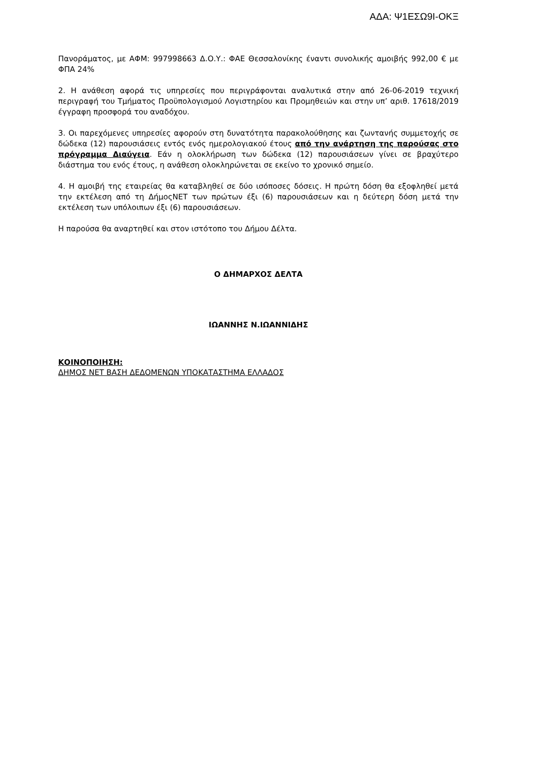ΑΔΑ: Ψ1ΕΣΩ9Ι-ΟΚΞ
Πανοράματος, με ΑΦΜ: 997998663 Δ.Ο.Υ.: ΦΑΕ Θεσσαλονίκης έναντι συνολικής αμοιβής 992,00 € με ΦΠΑ 24%
2. Η ανάθεση αφορά τις υπηρεσίες που περιγράφονται αναλυτικά στην από 26-06-2019 τεχνική περιγραφή του Τμήματος Προϋπολογισμού Λογιστηρίου και Προμηθειών και στην υπ’ αριθ. 17618/2019 έγγραφη προσφορά του αναδόχου.
3. Οι παρεχόμενες υπηρεσίες αφορούν στη δυνατότητα παρακολούθησης και ζωντανής συμμετοχής σε δώδεκα (12) παρουσιάσεις εντός ενός ημερολογιακού έτους από την ανάρτηση της παρούσας στο πρόγραμμα Διαύγεια. Εάν η ολοκλήρωση των δώδεκα (12) παρουσιάσεων γίνει σε βραχύτερο διάστημα του ενός έτους, η ανάθεση ολοκληρώνεται σε εκείνο το χρονικό σημείο.
4. Η αμοιβή της εταιρείας θα καταβληθεί σε δύο ισόποσες δόσεις. Η πρώτη δόση θα εξοφληθεί μετά την εκτέλεση από τη ΔήμοςΝΕΤ των πρώτων έξι (6) παρουσιάσεων και η δεύτερη δόση μετά την εκτέλεση των υπόλοιπων έξι (6) παρουσιάσεων.
Η παρούσα θα αναρτηθεί και στον ιστότοπο του Δήμου Δέλτα.
Ο ΔΗΜΑΡΧΟΣ ΔΕΛΤΑ
ΙΩΑΝΝΗΣ Ν.ΙΩΑΝΝΙΔΗΣ
ΚΟΙΝΟΠΟΙΗΣΗ:
ΔΗΜΟΣ ΝΕΤ ΒΑΣΗ ΔΕΔΟΜΕΝΩΝ ΥΠΟΚΑΤΑΣΤΗΜΑ ΕΛΛΑΔΟΣ